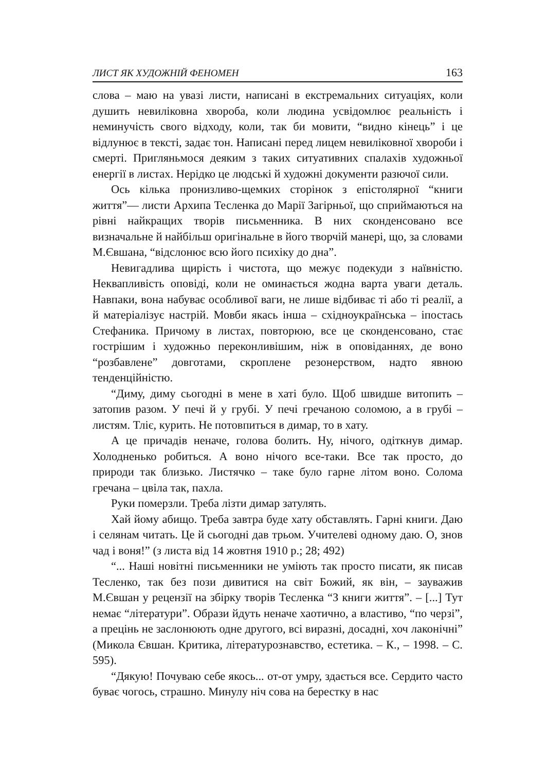ЛИСТ ЯК ХУДОЖНІЙ ФЕНОМЕН 163
слова – маю на увазі листи, написані в екстремальних ситуаціях, коли душить невиліковна хвороба, коли людина усвідомлює реальність і неминучість свого відходу, коли, так би мовити, “видно кінець” і це відлунює в тексті, задає тон. Написані перед лицем невиліковної хвороби і смерті. Пригляньмося деяким з таких ситуативних спалахів художньої енергії в листах. Нерідко це людські й художні документи разючої сили.
Ось кілька пронизливо-щемких сторінок з епістолярної “книги життя”— листи Архипа Тесленка до Марії Загірньої, що сприймаються на рівні найкращих творів письменника. В них сконденсовано все визначальне й найбільш оригінальне в його творчій манері, що, за словами М.Євшана, “відслонює всю його психіку до дна”.
Невигадлива щирість і чистота, що межує подекуди з наївністю. Неквапливість оповіді, коли не оминається жодна варта уваги деталь. Навпаки, вона набуває особливої ваги, не лише відбиває ті або ті реалії, а й матеріалізує настрій. Мовби якась інша – східноукраїнська – іпостась Стефаника. Причому в листах, повторюю, все це сконденсовано, стає гострішим і художньо переконливішим, ніж в оповіданнях, де воно “розбавлене” довготами, скроплене резонерством, надто явною тенденційністю.
“Диму, диму сьогодні в мене в хаті було. Щоб швидше витопить – затопив разом. У печі й у грубі. У печі гречаною соломою, а в грубі – листям. Тліє, курить. Не потовпиться в димар, то в хату.
А це причадів неначе, голова болить. Ну, нічого, одіткнув димар. Холодненько робиться. А воно нічого все-таки. Все так просто, до природи так близько. Листячко – таке було гарне літом воно. Солома гречана – цвіла так, пахла.
Руки померзли. Треба лізти димар затулять.
Хай йому абищо. Треба завтра буде хату обставлять. Гарні книги. Даю і селянам читать. Це й сьогодні дав трьом. Учителеві одному даю. О, знов чад і воня!” (з листа від 14 жовтня 1910 р.; 28; 492)
“... Наші новітні письменники не уміють так просто писати, як писав Тесленко, так без пози дивитися на світ Божий, як він, – зауважив М.Євшан у рецензії на збірку творів Тесленка “З книги життя”. – [...] Тут немає “літератури”. Образи йдуть неначе хаотично, а властиво, “по черзі”, а прецінь не заслонюють одне другого, всі виразні, досадні, хоч лаконічні” (Микола Євшан. Критика, літературознавство, естетика. – К., – 1998. – С. 595).
“Дякую! Почуваю себе якось... от-от умру, здається все. Сердито часто буває чогось, страшно. Минулу ніч сова на берестку в нас